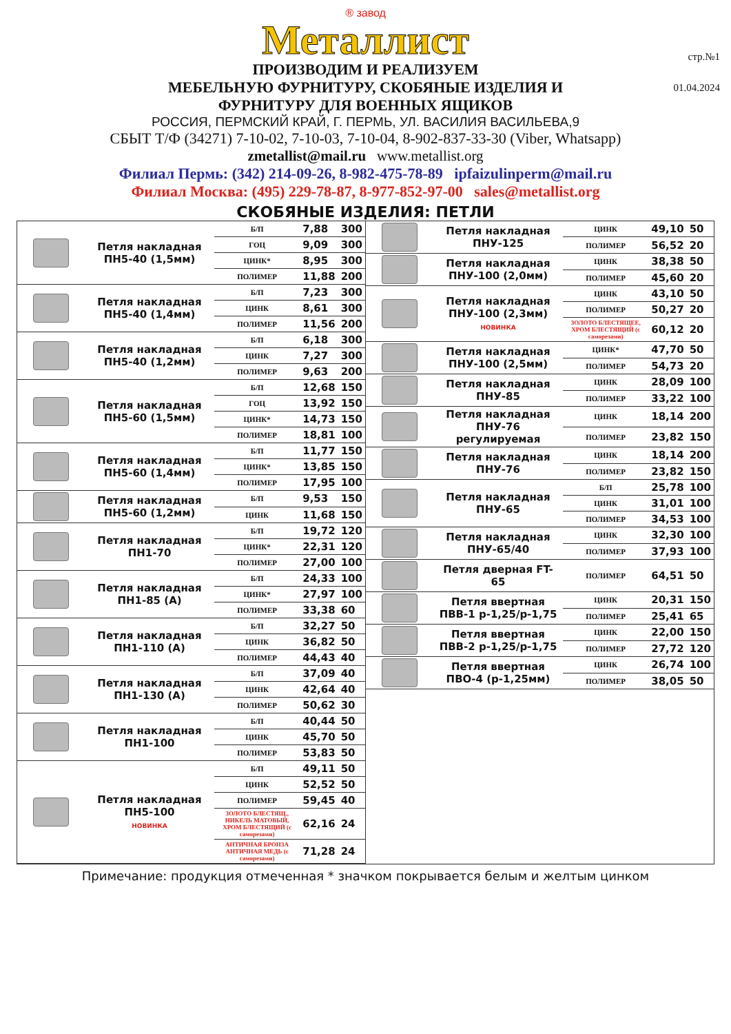стр.№1
01.04.2024
® завод
Металлист
ПРОИЗВОДИМ И РЕАЛИЗУЕМ
МЕБЕЛЬНУЮ ФУРНИТУРУ, СКОБЯНЫЕ ИЗДЕЛИЯ И
ФУРНИТУРУ ДЛЯ ВОЕННЫХ ЯЩИКОВ
РОССИЯ, ПЕРМСКИЙ КРАЙ, Г. ПЕРМЬ, УЛ. ВАСИЛИЯ ВАСИЛЬЕВА,9
СБЫТ Т/Ф (34271) 7-10-02, 7-10-03, 7-10-04, 8-902-837-33-30 (Viber, Whatsapp)
zmetallist@mail.ru www.metallist.org
Филиал Пермь: (342) 214-09-26, 8-982-475-78-89 ipfaizulinperm@mail.ru
Филиал Москва: (495) 229-78-87, 8-977-852-97-00 sales@metallist.org
СКОБЯНЫЕ ИЗДЕЛИЯ: ПЕТЛИ
| | Петля накладная ПН5-40 (1,5мм) | Б/П | 7,88 | 300 |
| | | ГОЦ | 9,09 | 300 |
| | | ЦИНК* | 8,95 | 300 |
| | | ПОЛИМЕР | 11,88 | 200 |
| | Петля накладная ПН5-40 (1,4мм) | Б/П | 7,23 | 300 |
| | | ЦИНК | 8,61 | 300 |
| | | ПОЛИМЕР | 11,56 | 200 |
| | Петля накладная ПН5-40 (1,2мм) | Б/П | 6,18 | 300 |
| | | ЦИНК | 7,27 | 300 |
| | | ПОЛИМЕР | 9,63 | 200 |
| | Петля накладная ПН5-60 (1,5мм) | Б/П | 12,68 | 150 |
| | | ГОЦ | 13,92 | 150 |
| | | ЦИНК* | 14,73 | 150 |
| | | ПОЛИМЕР | 18,81 | 100 |
| | Петля накладная ПН5-60 (1,4мм) | Б/П | 11,77 | 150 |
| | | ЦИНК* | 13,85 | 150 |
| | | ПОЛИМЕР | 17,95 | 100 |
| | Петля накладная ПН5-60 (1,2мм) | Б/П | 9,53 | 150 |
| | | ЦИНК | 11,68 | 150 |
| | Петля накладная ПН1-70 | Б/П | 19,72 | 120 |
| | | ЦИНК* | 22,31 | 120 |
| | | ПОЛИМЕР | 27,00 | 100 |
| | Петля накладная ПН1-85 (А) | Б/П | 24,33 | 100 |
| | | ЦИНК* | 27,97 | 100 |
| | | ПОЛИМЕР | 33,38 | 60 |
| | Петля накладная ПН1-110 (А) | Б/П | 32,27 | 50 |
| | | ЦИНК | 36,82 | 50 |
| | | ПОЛИМЕР | 44,43 | 40 |
| | Петля накладная ПН1-130 (А) | Б/П | 37,09 | 40 |
| | | ЦИНК | 42,64 | 40 |
| | | ПОЛИМЕР | 50,62 | 30 |
| | Петля накладная ПН1-100 | Б/П | 40,44 | 50 |
| | | ЦИНК | 45,70 | 50 |
| | | ПОЛИМЕР | 53,83 | 50 |
| | Петля накладная ПН5-100 НОВИНКА | Б/П | 49,11 | 50 |
| | | ЦИНК | 52,52 | 50 |
| | | ПОЛИМЕР | 59,45 | 40 |
| | | ЗОЛОТО БЛЕСТЯЩ., НИКЕЛЬ МАТОВЫЙ, ХРОМ БЛЕСТЯЩИЙ (с саморезами) | 62,16 | 24 |
| | | АНТИЧНАЯ БРОНЗА АНТИЧНАЯ МЕДЬ (с саморезами) | 71,28 | 24 |
| | Петля накладная ПНУ-125 | ЦИНК | 49,10 | 50 |
| | | ПОЛИМЕР | 56,52 | 20 |
| | Петля накладная ПНУ-100 (2,0мм) | ЦИНК | 38,38 | 50 |
| | | ПОЛИМЕР | 45,60 | 20 |
| | Петля накладная ПНУ-100 (2,3мм) НОВИНКА | ЦИНК | 43,10 | 50 |
| | | ПОЛИМЕР | 50,27 | 20 |
| | | ЗОЛОТО БЛЕСТЯЩЕЕ, ХРОМ БЛЕСТЯЩИЙ (с саморезами) | 60,12 | 20 |
| | Петля накладная ПНУ-100 (2,5мм) | ЦИНК* | 47,70 | 50 |
| | | ПОЛИМЕР | 54,73 | 20 |
| | Петля накладная ПНУ-85 | ЦИНК | 28,09 | 100 |
| | | ПОЛИМЕР | 33,22 | 100 |
| | Петля накладная ПНУ-76 регулируемая | ЦИНК | 18,14 | 200 |
| | | ПОЛИМЕР | 23,82 | 150 |
| | Петля накладная ПНУ-76 | ЦИНК | 18,14 | 200 |
| | | ПОЛИМЕР | 23,82 | 150 |
| | Петля накладная ПНУ-65 | Б/П | 25,78 | 100 |
| | | ЦИНК | 31,01 | 100 |
| | | ПОЛИМЕР | 34,53 | 100 |
| | Петля накладная ПНУ-65/40 | ЦИНК | 32,30 | 100 |
| | | ПОЛИМЕР | 37,93 | 100 |
| | Петля дверная FT-65 | ПОЛИМЕР | 64,51 | 50 |
| | Петля ввертная ПВВ-1 р-1,25/р-1,75 | ЦИНК | 20,31 | 150 |
| | | ПОЛИМЕР | 25,41 | 65 |
| | Петля ввертная ПВВ-2 р-1,25/р-1,75 | ЦИНК | 22,00 | 150 |
| | | ПОЛИМЕР | 27,72 | 120 |
| | Петля ввертная ПВО-4 (р-1,25мм) | ЦИНК | 26,74 | 100 |
| | | ПОЛИМЕР | 38,05 | 50 |
Примечание: продукция отмеченная * значком покрывается белым и желтым цинком